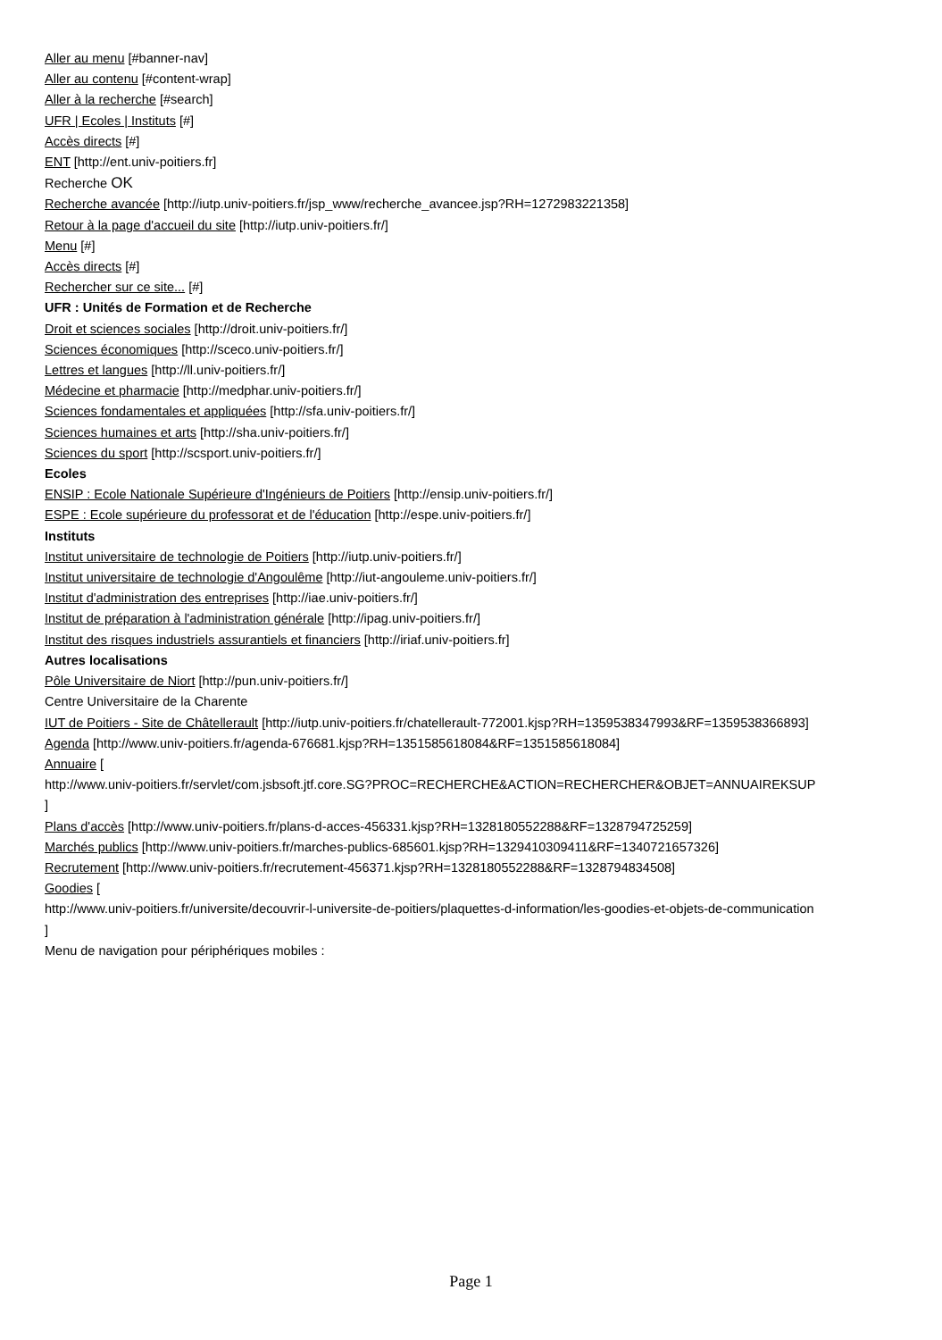Aller au menu [#banner-nav]
Aller au contenu [#content-wrap]
Aller à la recherche [#search]
UFR | Ecoles | Instituts [#]
Accès directs [#]
ENT [http://ent.univ-poitiers.fr]
Recherche OK
Recherche avancée [http://iutp.univ-poitiers.fr/jsp_www/recherche_avancee.jsp?RH=1272983221358]
Retour à la page d'accueil du site [http://iutp.univ-poitiers.fr/]
Menu [#]
Accès directs [#]
Rechercher sur ce site... [#]
UFR : Unités de Formation et de Recherche
Droit et sciences sociales [http://droit.univ-poitiers.fr/]
Sciences économiques [http://sceco.univ-poitiers.fr/]
Lettres et langues [http://ll.univ-poitiers.fr/]
Médecine et pharmacie [http://medphar.univ-poitiers.fr/]
Sciences fondamentales et appliquées [http://sfa.univ-poitiers.fr/]
Sciences humaines et arts [http://sha.univ-poitiers.fr/]
Sciences du sport [http://scsport.univ-poitiers.fr/]
Ecoles
ENSIP : Ecole Nationale Supérieure d'Ingénieurs de Poitiers [http://ensip.univ-poitiers.fr/]
ESPE : Ecole supérieure du professorat et de l'éducation [http://espe.univ-poitiers.fr/]
Instituts
Institut universitaire de technologie de Poitiers [http://iutp.univ-poitiers.fr/]
Institut universitaire de technologie d'Angoulême [http://iut-angouleme.univ-poitiers.fr/]
Institut d'administration des entreprises [http://iae.univ-poitiers.fr/]
Institut de préparation à l'administration générale [http://ipag.univ-poitiers.fr/]
Institut des risques industriels assurantiels et financiers [http://iriaf.univ-poitiers.fr]
Autres localisations
Pôle Universitaire de Niort [http://pun.univ-poitiers.fr/]
Centre Universitaire de la Charente
IUT de Poitiers - Site de Châtellerault [http://iutp.univ-poitiers.fr/chatellerault-772001.kjsp?RH=1359538347993&RF=1359538366893]
Agenda [http://www.univ-poitiers.fr/agenda-676681.kjsp?RH=1351585618084&RF=1351585618084]
Annuaire [
http://www.univ-poitiers.fr/servlet/com.jsbsoft.jtf.core.SG?PROC=RECHERCHE&ACTION=RECHERCHER&OBJET=ANNUAIREKSUP
]
Plans d'accès [http://www.univ-poitiers.fr/plans-d-acces-456331.kjsp?RH=1328180552288&RF=1328794725259]
Marchés publics [http://www.univ-poitiers.fr/marches-publics-685601.kjsp?RH=1329410309411&RF=1340721657326]
Recrutement [http://www.univ-poitiers.fr/recrutement-456371.kjsp?RH=1328180552288&RF=1328794834508]
Goodies [
http://www.univ-poitiers.fr/universite/decouvrir-l-universite-de-poitiers/plaquettes-d-information/les-goodies-et-objets-de-communication
]
Menu de navigation pour périphériques mobiles :
Page 1